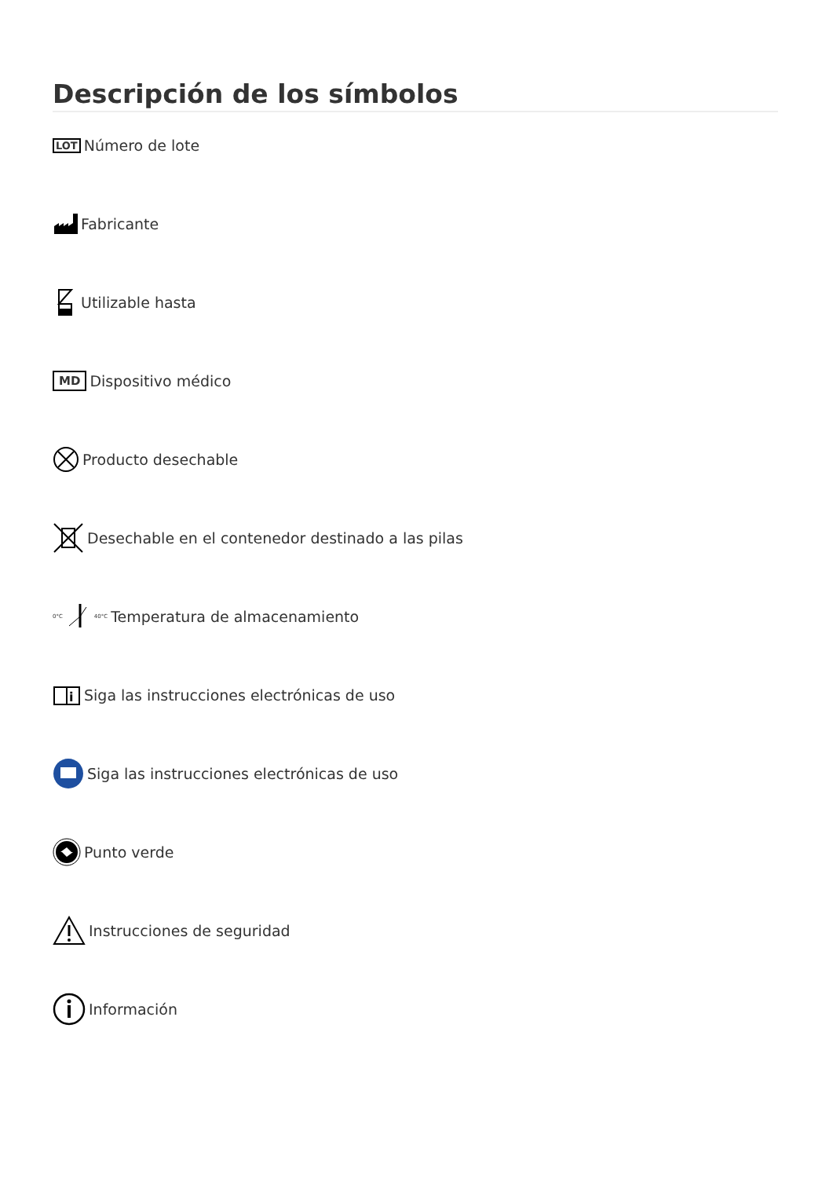Descripción de los símbolos
LOT Número de lote
Fabricante
Utilizable hasta
MD Dispositivo médico
Producto desechable
Desechable en el contenedor destinado a las pilas
0°C40°C Temperatura de almacenamiento
i
Siga las instrucciones electrónicas de uso
Siga las instrucciones electrónicas de uso
Punto verde
Instrucciones de seguridad
Información